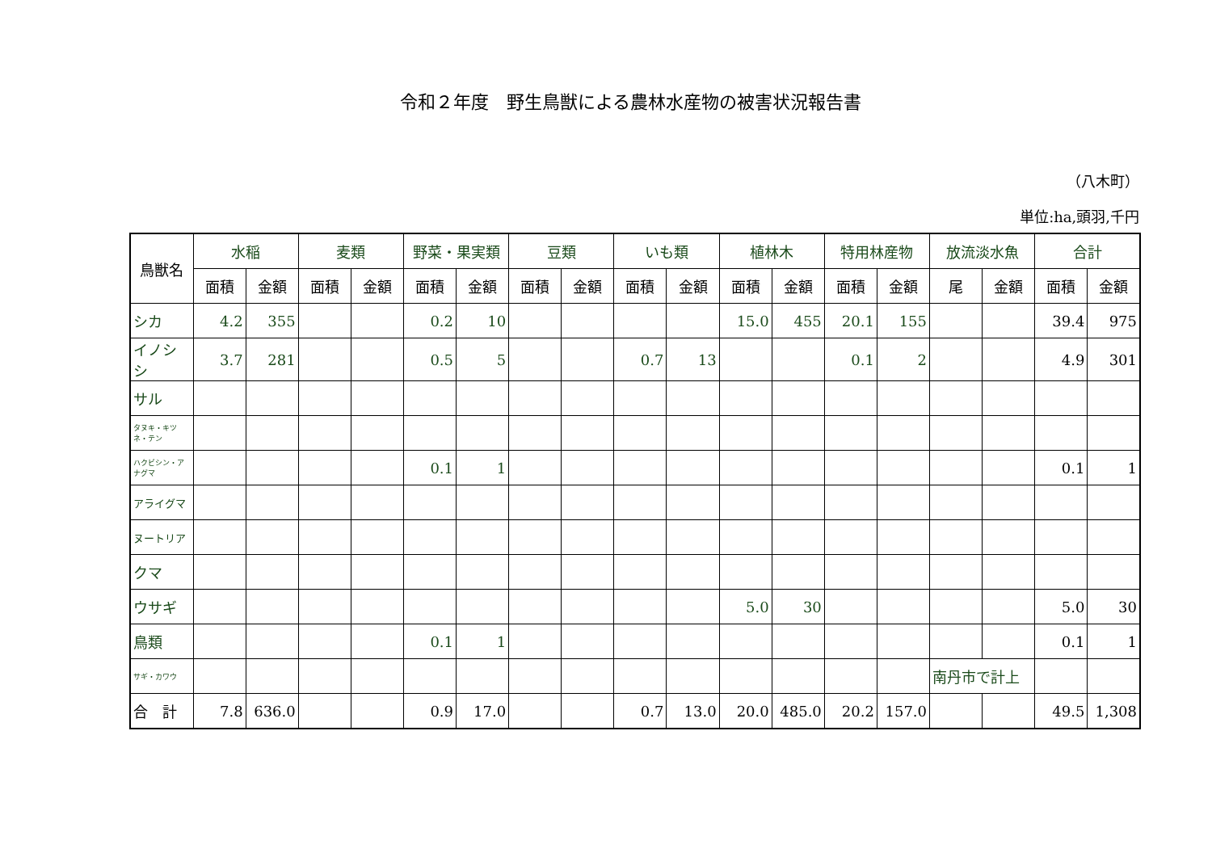令和２年度　野生鳥獣による農林水産物の被害状況報告書
（八木町）
単位:ha,頭羽,千円
| 鳥獣名 | 水稲 | | 麦類 | | 野菜・果実類 | | 豆類 | | いも類 | | 植林木 | | 特用林産物 | | 放流淡水魚 | | 合計 | |
| --- | --- | --- | --- | --- | --- | --- | --- | --- | --- | --- | --- | --- | --- | --- | --- | --- | --- | --- |
| | 面積 | 金額 | 面積 | 金額 | 面積 | 金額 | 面積 | 金額 | 面積 | 金額 | 面積 | 金額 | 面積 | 金額 | 尾 | 金額 | 面積 | 金額 |
| シカ | 4.2 | 355 | | | 0.2 | 10 | | | | | 15.0 | 455 | 20.1 | 155 | | | 39.4 | 975 |
| イノシシ | 3.7 | 281 | | | 0.5 | 5 | | | 0.7 | 13 | | | 0.1 | 2 | | | 4.9 | 301 |
| サル | | | | | | | | | | | | | | | | | | |
| タヌキ・キツネ・テン | | | | | | | | | | | | | | | | | | |
| ハクビシン・アナグマ | | | | | 0.1 | 1 | | | | | | | | | | | 0.1 | 1 |
| アライグマ | | | | | | | | | | | | | | | | | | |
| ヌートリア | | | | | | | | | | | | | | | | | | |
| クマ | | | | | | | | | | | | | | | | | | |
| ウサギ | | | | | | | | | | | 5.0 | 30 | | | | | 5.0 | 30 |
| 鳥類 | | | | | 0.1 | 1 | | | | | | | | | | | 0.1 | 1 |
| サギ・カワウ | | | | | | | | | | | | | | | 南丹市で計上 | | | |
| 合 計 | 7.8 | 636.0 | | | 0.9 | 17.0 | | | 0.7 | 13.0 | 20.0 | 485.0 | 20.2 | 157.0 | | | 49.5 | 1,308 |